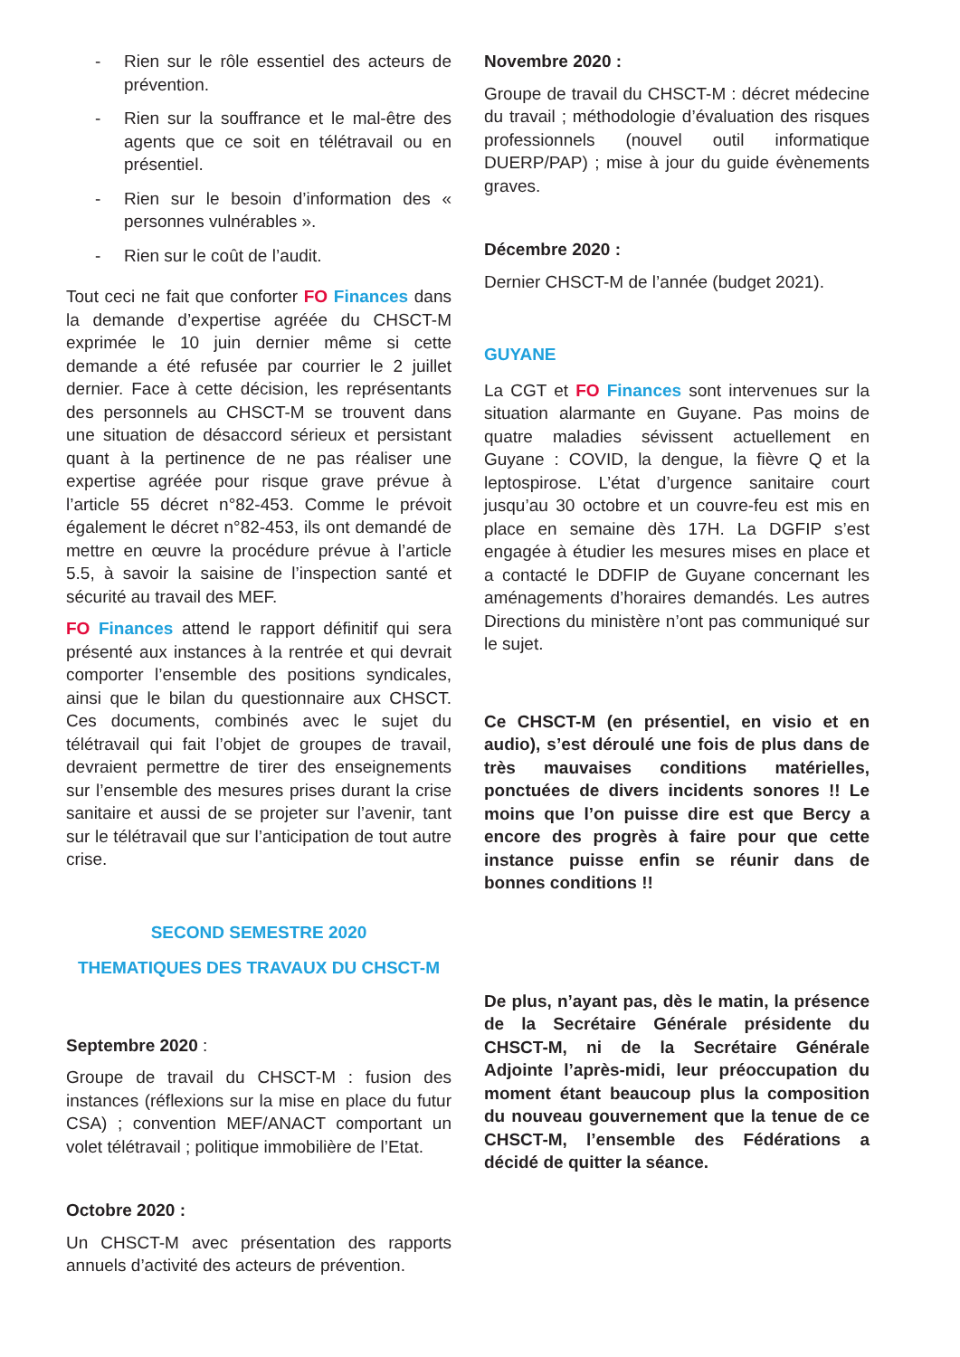- Rien sur le rôle essentiel des acteurs de prévention.
- Rien sur la souffrance et le mal-être des agents que ce soit en télétravail ou en présentiel.
- Rien sur le besoin d’information des « personnes vulnérables ».
- Rien sur le coût de l’audit.
Tout ceci ne fait que conforter FO Finances dans la demande d’expertise agréée du CHSCT-M exprimée le 10 juin dernier même si cette demande a été refusée par courrier le 2 juillet dernier. Face à cette décision, les représentants des personnels au CHSCT-M se trouvent dans une situation de désaccord sérieux et persistant quant à la pertinence de ne pas réaliser une expertise agréée pour risque grave prévue à l’article 55 décret n°82-453. Comme le prévoit également le décret n°82-453, ils ont demandé de mettre en œuvre la procédure prévue à l’article 5.5, à savoir la saisine de l’inspection santé et sécurité au travail des MEF.
FO Finances attend le rapport définitif qui sera présenté aux instances à la rentrée et qui devrait comporter l’ensemble des positions syndicales, ainsi que le bilan du questionnaire aux CHSCT. Ces documents, combinés avec le sujet du télétravail qui fait l’objet de groupes de travail, devraient permettre de tirer des enseignements sur l’ensemble des mesures prises durant la crise sanitaire et aussi de se projeter sur l’avenir, tant sur le télétravail que sur l’anticipation de tout autre crise.
SECOND SEMESTRE 2020
THEMATIQUES DES TRAVAUX DU CHSCT-M
Septembre 2020 :
Groupe de travail du CHSCT-M : fusion des instances (réflexions sur la mise en place du futur CSA) ; convention MEF/ANACT comportant un volet télétravail ; politique immobilière de l’Etat.
Octobre 2020 :
Un CHSCT-M avec présentation des rapports annuels d’activité des acteurs de prévention.
Novembre 2020 :
Groupe de travail du CHSCT-M : décret médecine du travail ; méthodologie d’évaluation des risques professionnels (nouvel outil informatique DUERP/PAP) ; mise à jour du guide évènements graves.
Décembre 2020 :
Dernier CHSCT-M de l’année (budget 2021).
GUYANE
La CGT et FO Finances sont intervenues sur la situation alarmante en Guyane. Pas moins de quatre maladies sévissent actuellement en Guyane : COVID, la dengue, la fièvre Q et la leptospirose. L’état d’urgence sanitaire court jusqu’au 30 octobre et un couvre-feu est mis en place en semaine dès 17H. La DGFIP s’est engagée à étudier les mesures mises en place et a contacté le DDFIP de Guyane concernant les aménagements d’horaires demandés. Les autres Directions du ministère n’ont pas communiqué sur le sujet.
Ce CHSCT-M (en présentiel, en visio et en audio), s’est déroulé une fois de plus dans de très mauvaises conditions matérielles, ponctuées de divers incidents sonores !! Le moins que l’on puisse dire est que Bercy a encore des progrès à faire pour que cette instance puisse enfin se réunir dans de bonnes conditions !!
De plus, n’ayant pas, dès le matin, la présence de la Secrétaire Générale présidente du CHSCT-M, ni de la Secrétaire Générale Adjointe l’après-midi, leur préoccupation du moment étant beaucoup plus la composition du nouveau gouvernement que la tenue de ce CHSCT-M, l’ensemble des Fédérations a décidé de quitter la séance.